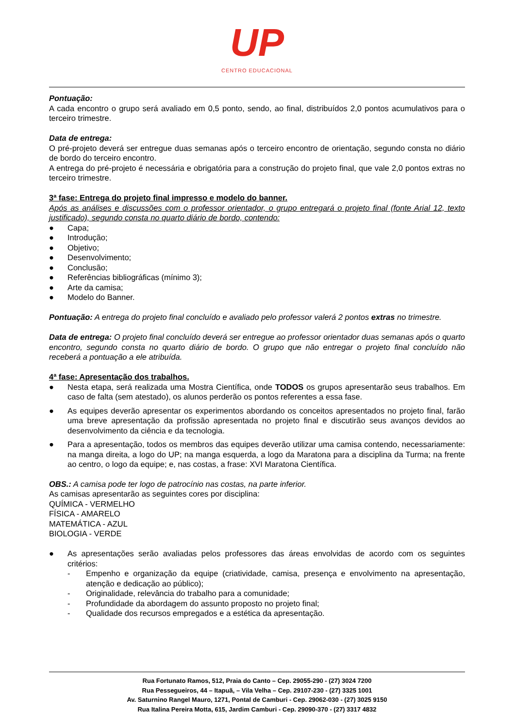UP
CENTRO EDUCACIONAL
Pontuação:
A cada encontro o grupo será avaliado em 0,5 ponto, sendo, ao final, distribuídos 2,0 pontos acumulativos para o terceiro trimestre.
Data de entrega:
O pré-projeto deverá ser entregue duas semanas após o terceiro encontro de orientação, segundo consta no diário de bordo do terceiro encontro.
A entrega do pré-projeto é necessária e obrigatória para a construção do projeto final, que vale 2,0 pontos extras no terceiro trimestre.
3ª fase: Entrega do projeto final impresso e modelo do banner.
Após as análises e discussões com o professor orientador, o grupo entregará o projeto final (fonte Arial 12, texto justificado), segundo consta no quarto diário de bordo, contendo:
● Capa;
● Introdução;
● Objetivo;
● Desenvolvimento;
● Conclusão;
● Referências bibliográficas (mínimo 3);
● Arte da camisa;
● Modelo do Banner.
Pontuação: A entrega do projeto final concluído e avaliado pelo professor valerá 2 pontos extras no trimestre.
Data de entrega: O projeto final concluído deverá ser entregue ao professor orientador duas semanas após o quarto encontro, segundo consta no quarto diário de bordo. O grupo que não entregar o projeto final concluído não receberá a pontuação a ele atribuída.
4ª fase: Apresentação dos trabalhos.
● Nesta etapa, será realizada uma Mostra Científica, onde TODOS os grupos apresentarão seus trabalhos. Em caso de falta (sem atestado), os alunos perderão os pontos referentes a essa fase.
● As equipes deverão apresentar os experimentos abordando os conceitos apresentados no projeto final, farão uma breve apresentação da profissão apresentada no projeto final e discutirão seus avanços devidos ao desenvolvimento da ciência e da tecnologia.
● Para a apresentação, todos os membros das equipes deverão utilizar uma camisa contendo, necessariamente: na manga direita, a logo do UP; na manga esquerda, a logo da Maratona para a disciplina da Turma; na frente ao centro, o logo da equipe; e, nas costas, a frase: XVI Maratona Científica.
OBS.: A camisa pode ter logo de patrocínio nas costas, na parte inferior.
As camisas apresentarão as seguintes cores por disciplina:
QUÍMICA - VERMELHO
FÍSICA - AMARELO
MATEMÁTICA - AZUL
BIOLOGIA - VERDE
● As apresentações serão avaliadas pelos professores das áreas envolvidas de acordo com os seguintes critérios:
- Empenho e organização da equipe (criatividade, camisa, presença e envolvimento na apresentação, atenção e dedicação ao público);
- Originalidade, relevância do trabalho para a comunidade;
- Profundidade da abordagem do assunto proposto no projeto final;
- Qualidade dos recursos empregados e a estética da apresentação.
Rua Fortunato Ramos, 512, Praia do Canto – Cep. 29055-290 - (27) 3024 7200
Rua Pessegueiros, 44 – Itapuã, – Vila Velha – Cep. 29107-230 - (27) 3325 1001
Av. Saturnino Rangel Mauro, 1271, Pontal de Camburi - Cep. 29062-030 - (27) 3025 9150
Rua Italina Pereira Motta, 615, Jardim Camburi - Cep. 29090-370 - (27) 3317 4832